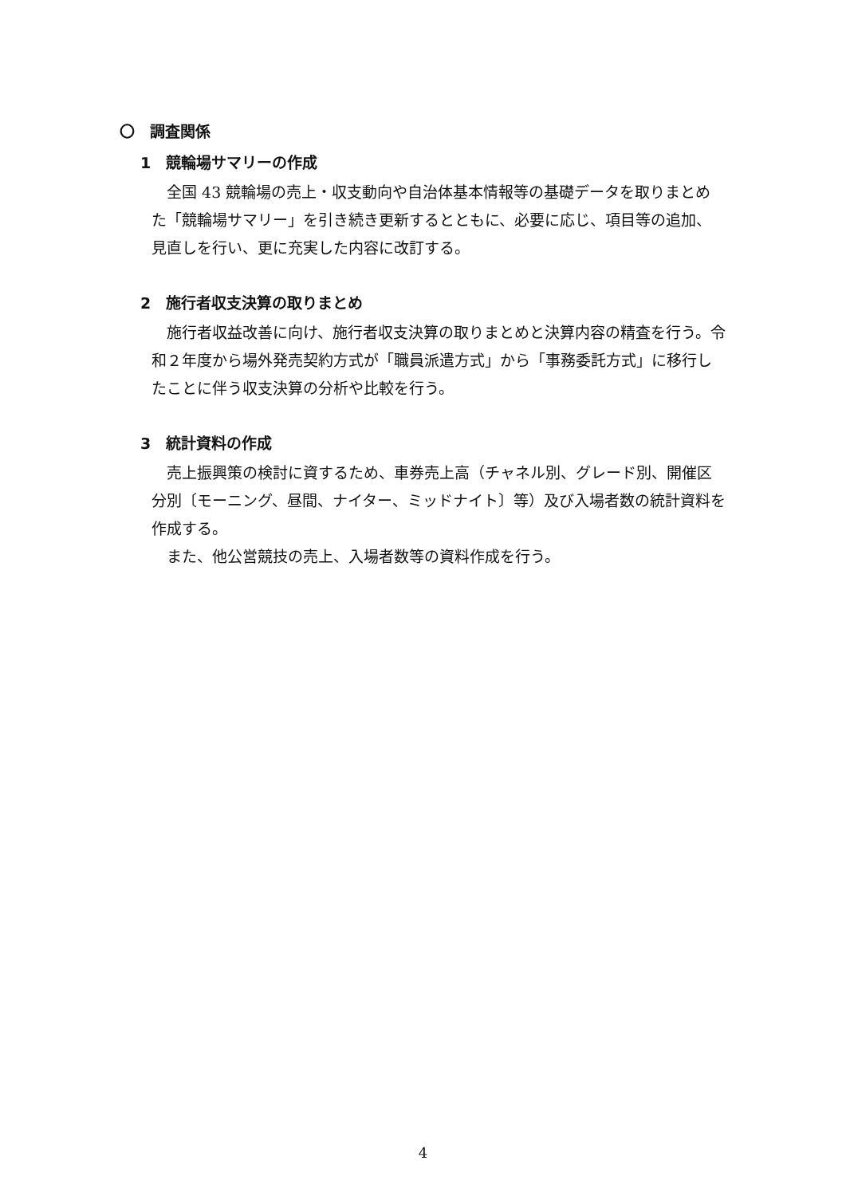〇　調査関係
1　競輪場サマリーの作成
全国 43 競輪場の売上・収支動向や自治体基本情報等の基礎データを取りまとめた「競輪場サマリー」を引き続き更新するとともに、必要に応じ、項目等の追加、見直しを行い、更に充実した内容に改訂する。
2　施行者収支決算の取りまとめ
施行者収益改善に向け、施行者収支決算の取りまとめと決算内容の精査を行う。令和２年度から場外発売契約方式が「職員派遣方式」から「事務委託方式」に移行したことに伴う収支決算の分析や比較を行う。
3　統計資料の作成
売上振興策の検討に資するため、車券売上高（チャネル別、グレード別、開催区分別〔モーニング、昼間、ナイター、ミッドナイト〕等）及び入場者数の統計資料を作成する。
また、他公営競技の売上、入場者数等の資料作成を行う。
4